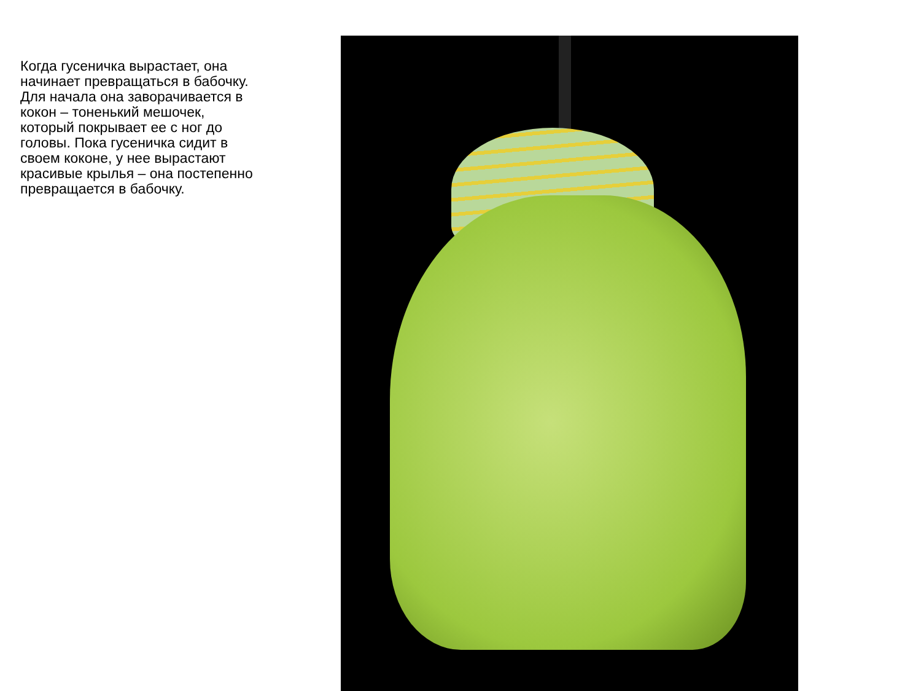Когда гусеничка вырастает, она начинает превращаться в бабочку. Для начала она заворачивается в кокон – тоненький мешочек, который покрывает ее с ног до головы. Пока гусеничка сидит в своем коконе, у нее вырастают красивые крылья – она постепенно превращается в бабочку.